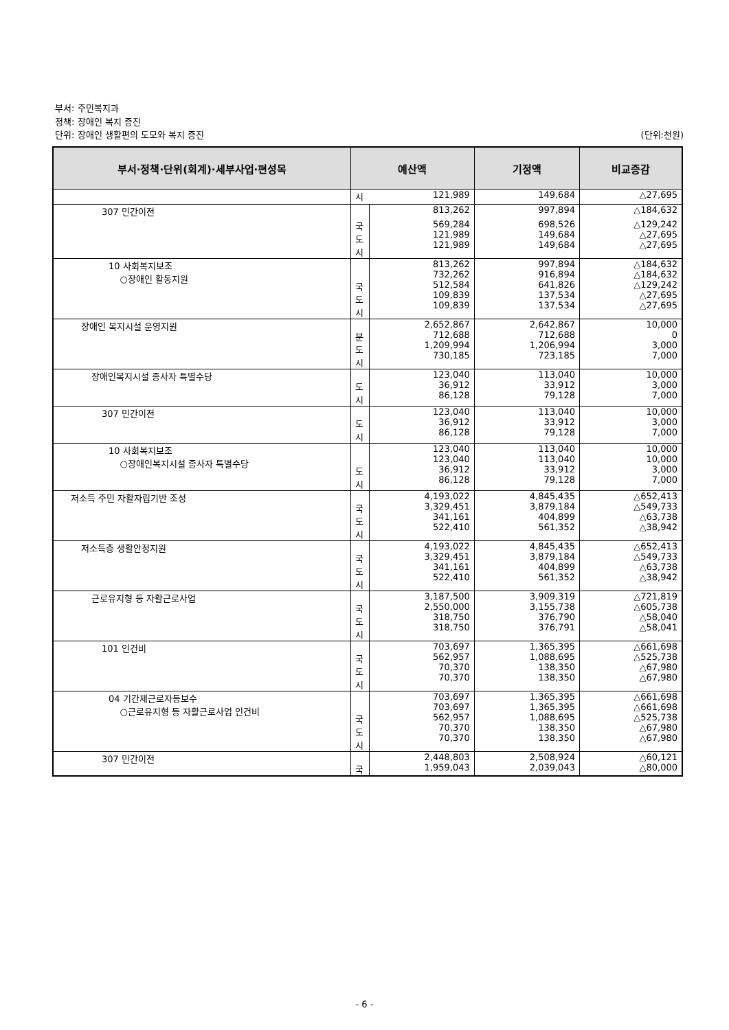부서: 주민복지과
정책: 장애인 복지 증진
단위: 장애인 생활편의 도모와 복지 증진 (단위:천원)
| 부서·정책·단위(회계)·세부사업·편성목 | 예산액 | | 기정액 | 비교증감 |
| --- | --- | --- | --- | --- |
| | 시 | 121,989 | 149,684 | △27,695 |
| 307 민간이전 | | 813,262 | 997,894 | △184,632 |
| | 국 도 시 | 569,284 121,989 121,989 | 698,526 149,684 149,684 | △129,242 △27,695 △27,695 |
| 10 사회복지보조 ○장애인 활동지원 | 국 도 시 | 813,262 732,262 512,584 109,839 109,839 | 997,894 916,894 641,826 137,534 137,534 | △184,632 △184,632 △129,242 △27,695 △27,695 |
| 장애인 복지시설 운영지원 | 분 도 시 | 2,652,867 712,688 1,209,994 730,185 | 2,642,867 712,688 1,206,994 723,185 | 10,000 0 3,000 7,000 |
| 장애인복지시설 종사자 특별수당 | 도 시 | 123,040 36,912 86,128 | 113,040 33,912 79,128 | 10,000 3,000 7,000 |
| 307 민간이전 | 도 시 | 123,040 36,912 86,128 | 113,040 33,912 79,128 | 10,000 3,000 7,000 |
| 10 사회복지보조 ○장애인복지시설 종사자 특별수당 | 도 시 | 123,040 123,040 36,912 86,128 | 113,040 113,040 33,912 79,128 | 10,000 10,000 3,000 7,000 |
| 저소득 주민 자활자립기반 조성 | 국 도 시 | 4,193,022 3,329,451 341,161 522,410 | 4,845,435 3,879,184 404,899 561,352 | △652,413 △549,733 △63,738 △38,942 |
| 저소득층 생활안정지원 | 국 도 시 | 4,193,022 3,329,451 341,161 522,410 | 4,845,435 3,879,184 404,899 561,352 | △652,413 △549,733 △63,738 △38,942 |
| 근로유지형 등 자활근로사업 | 국 도 시 | 3,187,500 2,550,000 318,750 318,750 | 3,909,319 3,155,738 376,790 376,791 | △721,819 △605,738 △58,040 △58,041 |
| 101 인건비 | 국 도 시 | 703,697 562,957 70,370 70,370 | 1,365,395 1,088,695 138,350 138,350 | △661,698 △525,738 △67,980 △67,980 |
| 04 기간제근로자등보수 ○근로유지형 등 자활근로사업 인건비 | 국 도 시 | 703,697 703,697 562,957 70,370 70,370 | 1,365,395 1,365,395 1,088,695 138,350 138,350 | △661,698 △661,698 △525,738 △67,980 △67,980 |
| 307 민간이전 | 국 | 2,448,803 1,959,043 | 2,508,924 2,039,043 | △60,121 △80,000 |
- 6 -